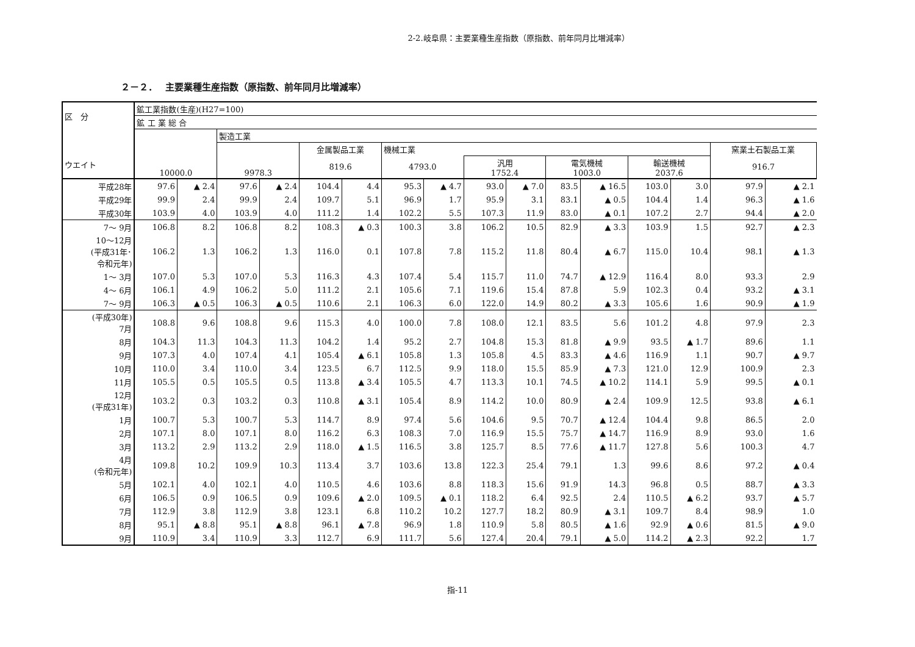2-2.岐阜県：主要業種生産指数（原指数、前年同月比増減率）
２－２．　 主要業種生産指数（原指数、前年同月比増減率）
| 区 分 ウエイト | 鉱工業指数(生産)(H27=100) | | | | | | | | | | | | | | | |
| --- | --- | --- | --- | --- | --- | --- | --- | --- | --- | --- | --- | --- | --- | --- | --- | --- |
| | 鉱 工 業 総 合 | | | | | | | | | | | | | | | |
| | 10000.0 | | 製造工業 | | | | | | | | | | | | | |
| | | | 9978.3 | | 金属製品工業 | | 機械工業 | | | | | | | | 窯業土石製品工業 | |
| | | | | | 819.6 | | 4793.0 | | 汎用 1752.4 | | 電気機械 1003.0 | | 輸送機械 2037.6 | | 916.7 | |
| 平成28年 | 97.6 | ▲ 2.4 | 97.6 | ▲ 2.4 | 104.4 | 4.4 | 95.3 | ▲ 4.7 | 93.0 | ▲ 7.0 | 83.5 | ▲ 16.5 | 103.0 | 3.0 | 97.9 | ▲ 2.1 |
| 平成29年 | 99.9 | 2.4 | 99.9 | 2.4 | 109.7 | 5.1 | 96.9 | 1.7 | 95.9 | 3.1 | 83.1 | ▲ 0.5 | 104.4 | 1.4 | 96.3 | ▲ 1.6 |
| 平成30年 | 103.9 | 4.0 | 103.9 | 4.0 | 111.2 | 1.4 | 102.2 | 5.5 | 107.3 | 11.9 | 83.0 | ▲ 0.1 | 107.2 | 2.7 | 94.4 | ▲ 2.0 |
| 7～ 9月 | 106.8 | 8.2 | 106.8 | 8.2 | 108.3 | ▲ 0.3 | 100.3 | 3.8 | 106.2 | 10.5 | 82.9 | ▲ 3.3 | 103.9 | 1.5 | 92.7 | ▲ 2.3 |
| 10～12月 (平成31年･ 令和元年) | 106.2 | 1.3 | 106.2 | 1.3 | 116.0 | 0.1 | 107.8 | 7.8 | 115.2 | 11.8 | 80.4 | ▲ 6.7 | 115.0 | 10.4 | 98.1 | ▲ 1.3 |
| 1～ 3月 | 107.0 | 5.3 | 107.0 | 5.3 | 116.3 | 4.3 | 107.4 | 5.4 | 115.7 | 11.0 | 74.7 | ▲ 12.9 | 116.4 | 8.0 | 93.3 | 2.9 |
| 4～ 6月 | 106.1 | 4.9 | 106.2 | 5.0 | 111.2 | 2.1 | 105.6 | 7.1 | 119.6 | 15.4 | 87.8 | 5.9 | 102.3 | 0.4 | 93.2 | ▲ 3.1 |
| 7～ 9月 | 106.3 | ▲ 0.5 | 106.3 | ▲ 0.5 | 110.6 | 2.1 | 106.3 | 6.0 | 122.0 | 14.9 | 80.2 | ▲ 3.3 | 105.6 | 1.6 | 90.9 | ▲ 1.9 |
| (平成30年) 7月 | 108.8 | 9.6 | 108.8 | 9.6 | 115.3 | 4.0 | 100.0 | 7.8 | 108.0 | 12.1 | 83.5 | 5.6 | 101.2 | 4.8 | 97.9 | 2.3 |
| 8月 | 104.3 | 11.3 | 104.3 | 11.3 | 104.2 | 1.4 | 95.2 | 2.7 | 104.8 | 15.3 | 81.8 | ▲ 9.9 | 93.5 | ▲ 1.7 | 89.6 | 1.1 |
| 9月 | 107.3 | 4.0 | 107.4 | 4.1 | 105.4 | ▲ 6.1 | 105.8 | 1.3 | 105.8 | 4.5 | 83.3 | ▲ 4.6 | 116.9 | 1.1 | 90.7 | ▲ 9.7 |
| 10月 | 110.0 | 3.4 | 110.0 | 3.4 | 123.5 | 6.7 | 112.5 | 9.9 | 118.0 | 15.5 | 85.9 | ▲ 7.3 | 121.0 | 12.9 | 100.9 | 2.3 |
| 11月 | 105.5 | 0.5 | 105.5 | 0.5 | 113.8 | ▲ 3.4 | 105.5 | 4.7 | 113.3 | 10.1 | 74.5 | ▲ 10.2 | 114.1 | 5.9 | 99.5 | ▲ 0.1 |
| 12月 (平成31年) | 103.2 | 0.3 | 103.2 | 0.3 | 110.8 | ▲ 3.1 | 105.4 | 8.9 | 114.2 | 10.0 | 80.9 | ▲ 2.4 | 109.9 | 12.5 | 93.8 | ▲ 6.1 |
| 1月 | 100.7 | 5.3 | 100.7 | 5.3 | 114.7 | 8.9 | 97.4 | 5.6 | 104.6 | 9.5 | 70.7 | ▲ 12.4 | 104.4 | 9.8 | 86.5 | 2.0 |
| 2月 | 107.1 | 8.0 | 107.1 | 8.0 | 116.2 | 6.3 | 108.3 | 7.0 | 116.9 | 15.5 | 75.7 | ▲ 14.7 | 116.9 | 8.9 | 93.0 | 1.6 |
| 3月 | 113.2 | 2.9 | 113.2 | 2.9 | 118.0 | ▲ 1.5 | 116.5 | 3.8 | 125.7 | 8.5 | 77.6 | ▲ 11.7 | 127.8 | 5.6 | 100.3 | 4.7 |
| 4月 (令和元年) | 109.8 | 10.2 | 109.9 | 10.3 | 113.4 | 3.7 | 103.6 | 13.8 | 122.3 | 25.4 | 79.1 | 1.3 | 99.6 | 8.6 | 97.2 | ▲ 0.4 |
| 5月 | 102.1 | 4.0 | 102.1 | 4.0 | 110.5 | 4.6 | 103.6 | 8.8 | 118.3 | 15.6 | 91.9 | 14.3 | 96.8 | 0.5 | 88.7 | ▲ 3.3 |
| 6月 | 106.5 | 0.9 | 106.5 | 0.9 | 109.6 | ▲ 2.0 | 109.5 | ▲ 0.1 | 118.2 | 6.4 | 92.5 | 2.4 | 110.5 | ▲ 6.2 | 93.7 | ▲ 5.7 |
| 7月 | 112.9 | 3.8 | 112.9 | 3.8 | 123.1 | 6.8 | 110.2 | 10.2 | 127.7 | 18.2 | 80.9 | ▲ 3.1 | 109.7 | 8.4 | 98.9 | 1.0 |
| 8月 | 95.1 | ▲ 8.8 | 95.1 | ▲ 8.8 | 96.1 | ▲ 7.8 | 96.9 | 1.8 | 110.9 | 5.8 | 80.5 | ▲ 1.6 | 92.9 | ▲ 0.6 | 81.5 | ▲ 9.0 |
| 9月 | 110.9 | 3.4 | 110.9 | 3.3 | 112.7 | 6.9 | 111.7 | 5.6 | 127.4 | 20.4 | 79.1 | ▲ 5.0 | 114.2 | ▲ 2.3 | 92.2 | 1.7 |
指-11